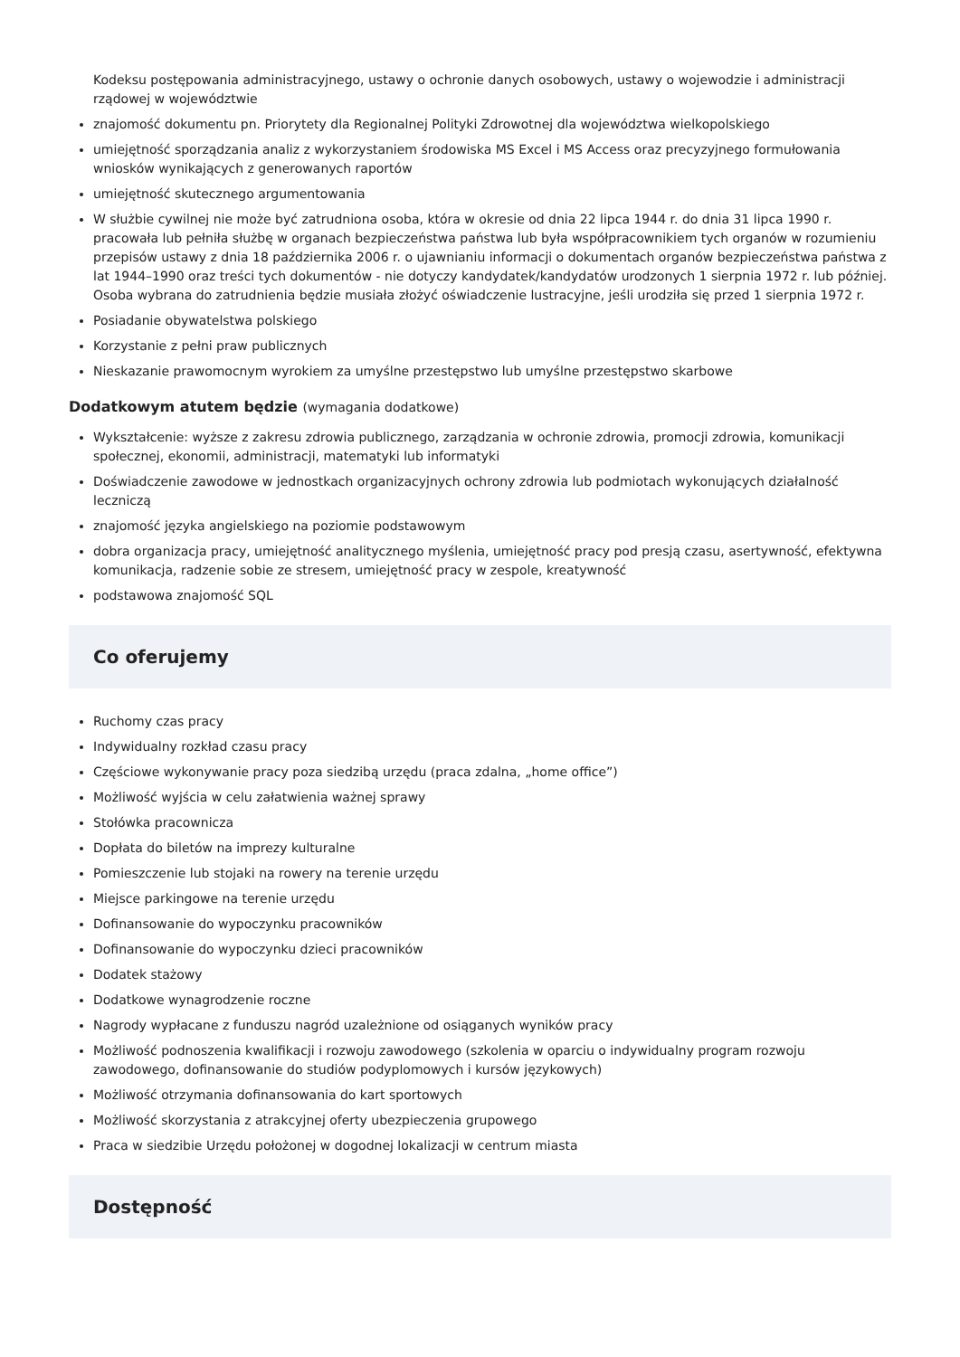Kodeksu postępowania administracyjnego, ustawy o ochronie danych osobowych, ustawy o wojewodzie i administracji rządowej w województwie
znajomość dokumentu pn. Priorytety dla Regionalnej Polityki Zdrowotnej dla województwa wielkopolskiego
umiejętność sporządzania analiz z wykorzystaniem środowiska MS Excel i MS Access oraz precyzyjnego formułowania wniosków wynikających z generowanych raportów
umiejętność skutecznego argumentowania
W służbie cywilnej nie może być zatrudniona osoba, która w okresie od dnia 22 lipca 1944 r. do dnia 31 lipca 1990 r. pracowała lub pełniła służbę w organach bezpieczeństwa państwa lub była współpracownikiem tych organów w rozumieniu przepisów ustawy z dnia 18 października 2006 r. o ujawnianiu informacji o dokumentach organów bezpieczeństwa państwa z lat 1944–1990 oraz treści tych dokumentów - nie dotyczy kandydatek/kandydatów urodzonych 1 sierpnia 1972 r. lub później. Osoba wybrana do zatrudnienia będzie musiała złożyć oświadczenie lustracyjne, jeśli urodziła się przed 1 sierpnia 1972 r.
Posiadanie obywatelstwa polskiego
Korzystanie z pełni praw publicznych
Nieskazanie prawomocnym wyrokiem za umyślne przestępstwo lub umyślne przestępstwo skarbowe
Dodatkowym atutem będzie (wymagania dodatkowe)
Wykształcenie: wyższe z zakresu zdrowia publicznego, zarządzania w ochronie zdrowia, promocji zdrowia, komunikacji społecznej, ekonomii, administracji, matematyki lub informatyki
Doświadczenie zawodowe w jednostkach organizacyjnych ochrony zdrowia lub podmiotach wykonujących działalność leczniczą
znajomość języka angielskiego na poziomie podstawowym
dobra organizacja pracy, umiejętność analitycznego myślenia, umiejętność pracy pod presją czasu, asertywność, efektywna komunikacja, radzenie sobie ze stresem, umiejętność pracy w zespole, kreatywność
podstawowa znajomość SQL
Co oferujemy
Ruchomy czas pracy
Indywidualny rozkład czasu pracy
Częściowe wykonywanie pracy poza siedzibą urzędu (praca zdalna, „home office”)
Możliwość wyjścia w celu załatwienia ważnej sprawy
Stołówka pracownicza
Dopłata do biletów na imprezy kulturalne
Pomieszczenie lub stojaki na rowery na terenie urzędu
Miejsce parkingowe na terenie urzędu
Dofinansowanie do wypoczynku pracowników
Dofinansowanie do wypoczynku dzieci pracowników
Dodatek stażowy
Dodatkowe wynagrodzenie roczne
Nagrody wypłacane z funduszu nagród uzależnione od osiąganych wyników pracy
Możliwość podnoszenia kwalifikacji i rozwoju zawodowego (szkolenia w oparciu o indywidualny program rozwoju zawodowego, dofinansowanie do studiów podyplomowych i kursów językowych)
Możliwość otrzymania dofinansowania do kart sportowych
Możliwość skorzystania z atrakcyjnej oferty ubezpieczenia grupowego
Praca w siedzibie Urzędu położonej w dogodnej lokalizacji w centrum miasta
Dostępność